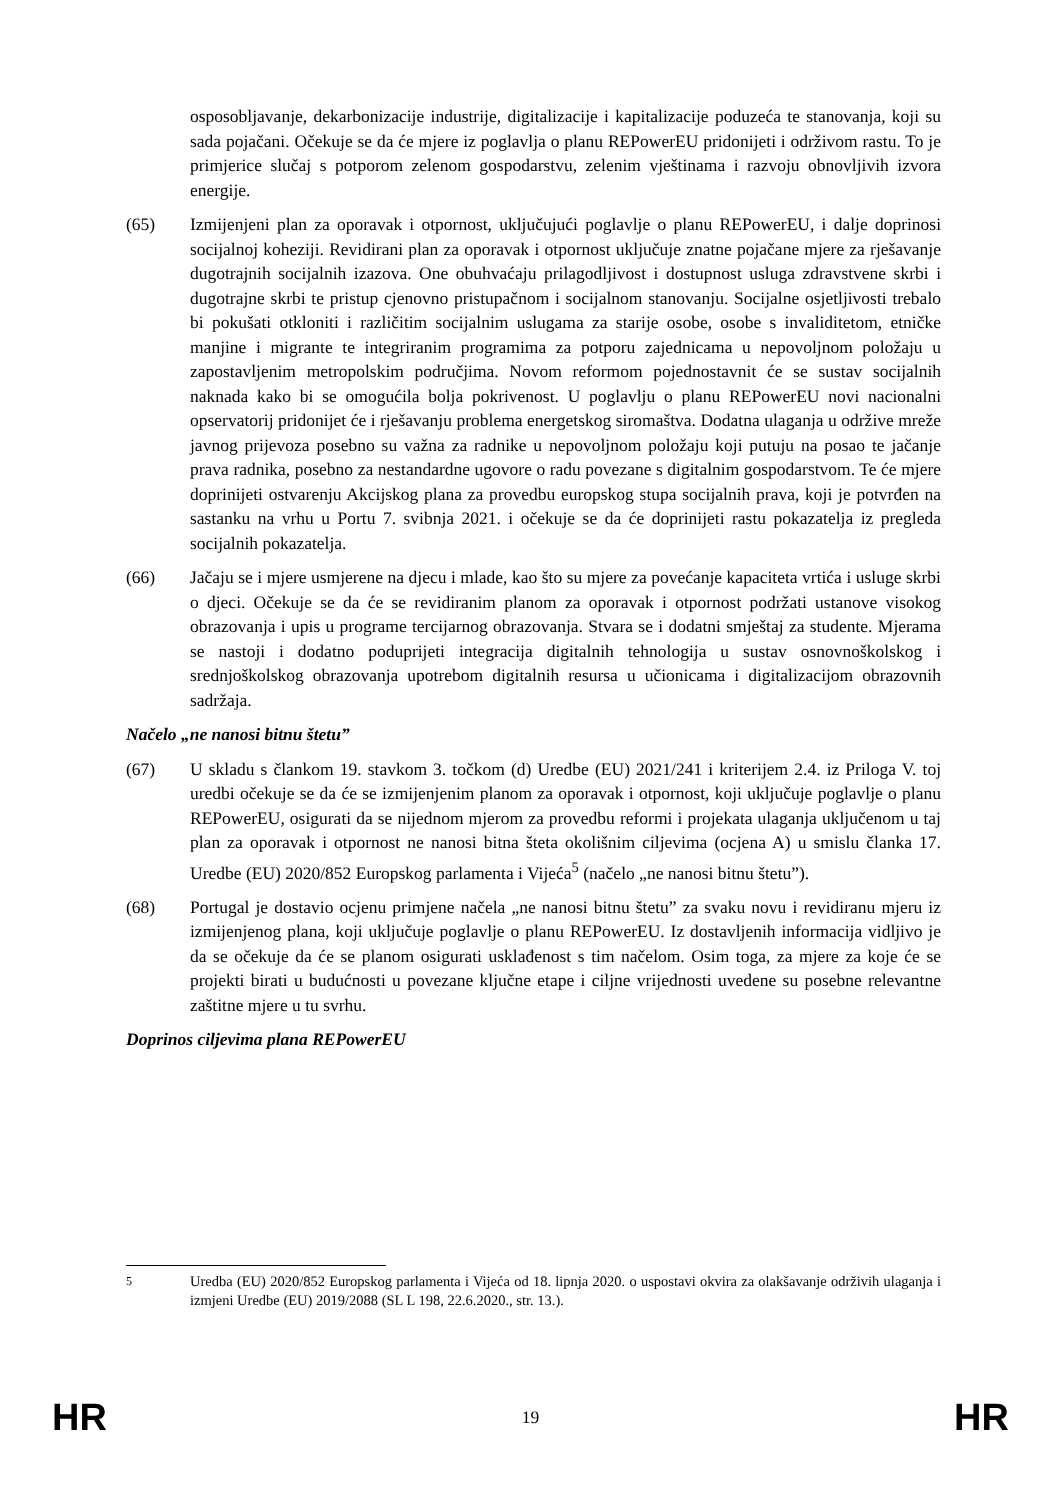osposobljavanje, dekarbonizacije industrije, digitalizacije i kapitalizacije poduzeća te stanovanja, koji su sada pojačani. Očekuje se da će mjere iz poglavlja o planu REPowerEU pridonijeti i održivom rastu. To je primjerice slučaj s potporom zelenom gospodarstvu, zelenim vještinama i razvoju obnovljivih izvora energije.
(65) Izmijenjeni plan za oporavak i otpornost, uključujući poglavlje o planu REPowerEU, i dalje doprinosi socijalnoj koheziji. Revidirani plan za oporavak i otpornost uključuje znatne pojačane mjere za rješavanje dugotrajnih socijalnih izazova. One obuhvaćaju prilagodljivost i dostupnost usluga zdravstvene skrbi i dugotrajne skrbi te pristup cjenovno pristupačnom i socijalnom stanovanju. Socijalne osjetljivosti trebalo bi pokušati otkloniti i različitim socijalnim uslugama za starije osobe, osobe s invaliditetom, etničke manjine i migrante te integriranim programima za potporu zajednicama u nepovoljnom položaju u zapostavljenim metropolskim područjima. Novom reformom pojednostavnit će se sustav socijalnih naknada kako bi se omogućila bolja pokrivenost. U poglavlju o planu REPowerEU novi nacionalni opservatorij pridonijet će i rješavanju problema energetskog siromaštva. Dodatna ulaganja u održive mreže javnog prijevoza posebno su važna za radnike u nepovoljnom položaju koji putuju na posao te jačanje prava radnika, posebno za nestandardne ugovore o radu povezane s digitalnim gospodarstvom. Te će mjere doprinijeti ostvarenju Akcijskog plana za provedbu europskog stupa socijalnih prava, koji je potvrđen na sastanku na vrhu u Portu 7. svibnja 2021. i očekuje se da će doprinijeti rastu pokazatelja iz pregleda socijalnih pokazatelja.
(66) Jačaju se i mjere usmjerene na djecu i mlade, kao što su mjere za povećanje kapaciteta vrtića i usluge skrbi o djeci. Očekuje se da će se revidiranim planom za oporavak i otpornost podržati ustanove visokog obrazovanja i upis u programe tercijarnog obrazovanja. Stvara se i dodatni smještaj za studente. Mjerama se nastoji i dodatno poduprijeti integracija digitalnih tehnologija u sustav osnovnoškolskog i srednjoškolskog obrazovanja upotrebom digitalnih resursa u učionicama i digitalizacijom obrazovnih sadržaja.
Načelo „ne nanosi bitnu štetu”
(67) U skladu s člankom 19. stavkom 3. točkom (d) Uredbe (EU) 2021/241 i kriterijem 2.4. iz Priloga V. toj uredbi očekuje se da će se izmijenjenim planom za oporavak i otpornost, koji uključuje poglavlje o planu REPowerEU, osigurati da se nijednom mjerom za provedbu reformi i projekata ulaganja uključenom u taj plan za oporavak i otpornost ne nanosi bitna šteta okolišnim ciljevima (ocjena A) u smislu članka 17. Uredbe (EU) 2020/852 Europskog parlamenta i Vijeća<sup>5</sup> (načelo „ne nanosi bitnu štetu”).
(68) Portugal je dostavio ocjenu primjene načela „ne nanosi bitnu štetu” za svaku novu i revidiranu mjeru iz izmijenjenog plana, koji uključuje poglavlje o planu REPowerEU. Iz dostavljenih informacija vidljivo je da se očekuje da će se planom osigurati usklađenost s tim načelom. Osim toga, za mjere za koje će se projekti birati u budućnosti u povezane ključne etape i ciljne vrijednosti uvedene su posebne relevantne zaštitne mjere u tu svrhu.
Doprinos ciljevima plana REPowerEU
<sup>5</sup> Uredba (EU) 2020/852 Europskog parlamenta i Vijeća od 18. lipnja 2020. o uspostavi okvira za olakšavanje održivih ulaganja i izmjeni Uredbe (EU) 2019/2088 (SL L 198, 22.6.2020., str. 13.).
HR 19 HR